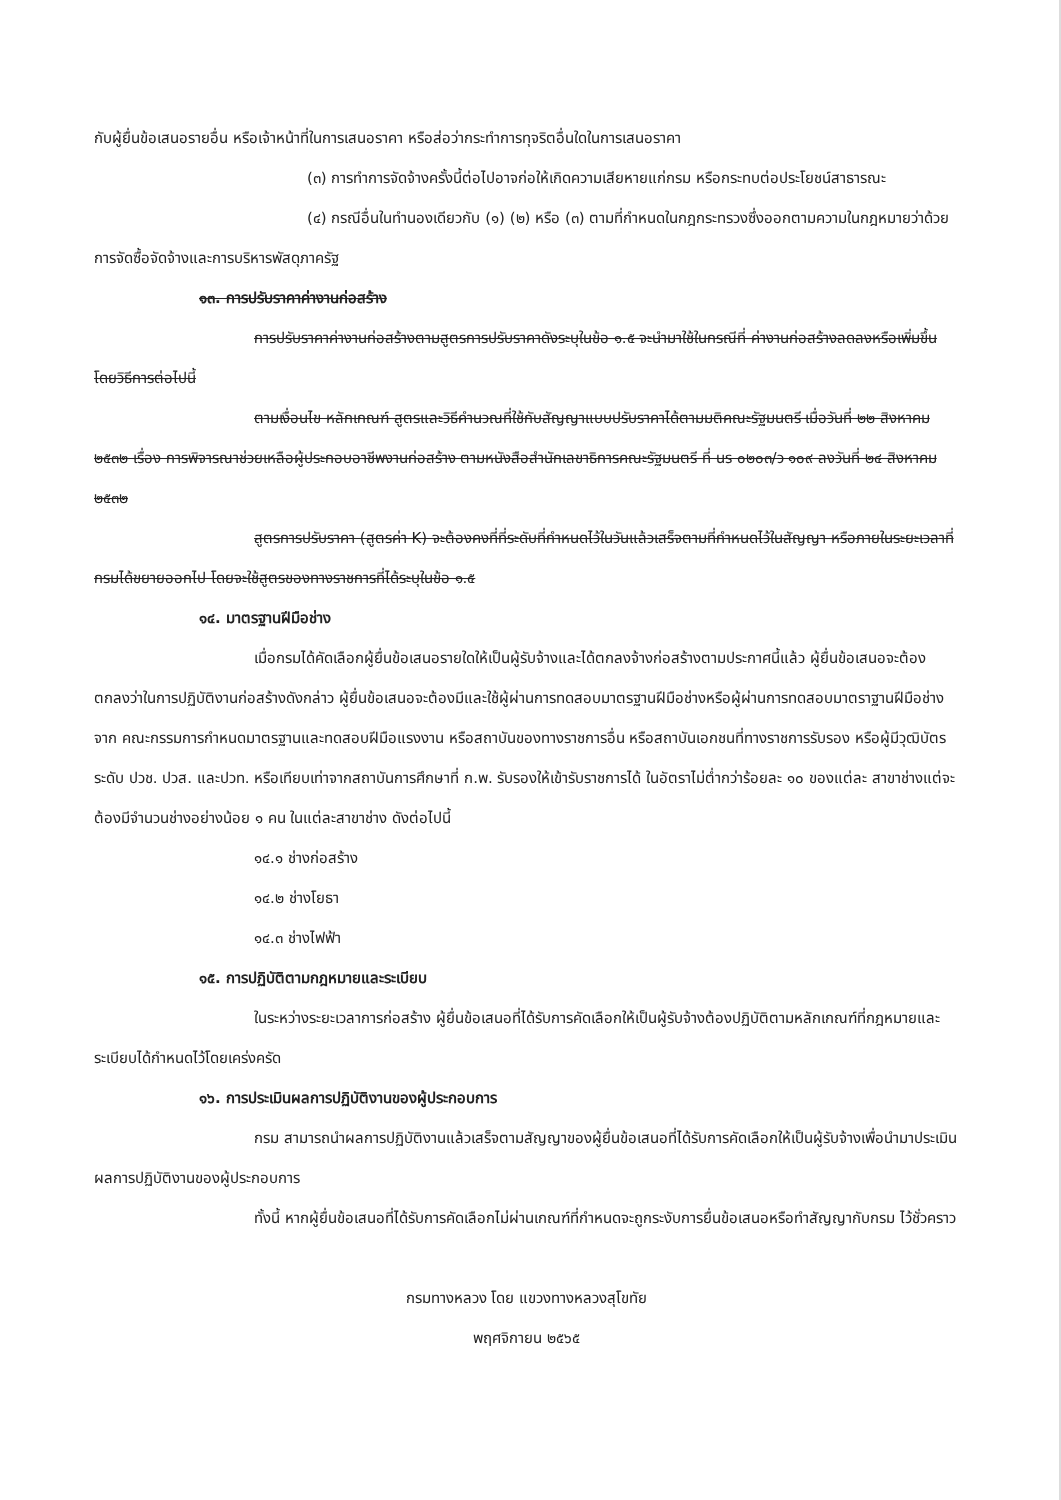กับผู้ยื่นข้อเสนอรายอื่น หรือเจ้าหน้าที่ในการเสนอราคา หรือส่อว่ากระทำการทุจริตอื่นใดในการเสนอราคา
(๓) การทำการจัดจ้างครั้งนี้ต่อไปอาจก่อให้เกิดความเสียหายแก่กรม หรือกระทบต่อประโยชน์สาธารณะ
(๔) กรณีอื่นในทำนองเดียวกับ (๑) (๒) หรือ (๓) ตามที่กำหนดในกฎกระทรวงซึ่งออกตามความในกฎหมายว่าด้วยการจัดซื้อจัดจ้างและการบริหารพัสดุภาครัฐ
๑๓. การปรับราคาค่างานก่อสร้าง
การปรับราคาค่างานก่อสร้างตามสูตรการปรับราคาดังระบุในข้อ ๑.๕ จะนำมาใช้ในกรณีที่ ค่างานก่อสร้างลดลงหรือเพิ่มขึ้น โดยวิธีการต่อไปนี้
ตามเงื่อนไข หลักเกณฑ์ สูตรและวิธีคำนวณที่ใช้กับสัญญาแบบปรับราคาได้ตามมติคณะรัฐมนตรี เมื่อวันที่ ๒๒ สิงหาคม ๒๕๓๒ เรื่อง การพิจารณาช่วยเหลือผู้ประกอบอาชีพงานก่อสร้าง ตามหนังสือสำนักเลขาธิการคณะรัฐมนตรี ที่ นร ๐๒๐๓/ว ๑๐๙ ลงวันที่ ๒๔ สิงหาคม ๒๕๓๒
สูตรการปรับราคา (สูตรค่า K) จะต้องคงที่ที่ระดับที่กำหนดไว้ในวันแล้วเสร็จตามที่กำหนดไว้ในสัญญา หรือภายในระยะเวลาที่กรมได้ขยายออกไป โดยจะใช้สูตรของทางราชการที่ได้ระบุในข้อ ๑.๕
๑๔. มาตรฐานฝีมือช่าง
เมื่อกรมได้คัดเลือกผู้ยื่นข้อเสนอรายใดให้เป็นผู้รับจ้างและได้ตกลงจ้างก่อสร้างตามประกาศนี้แล้ว ผู้ยื่นข้อเสนอจะต้องตกลงว่าในการปฏิบัติงานก่อสร้างดังกล่าว ผู้ยื่นข้อเสนอจะต้องมีและใช้ผู้ผ่านการทดสอบมาตรฐานฝีมือช่างหรือผู้ผ่านการทดสอบมาตราฐานฝีมือช่างจาก คณะกรรมการกำหนดมาตรฐานและทดสอบฝีมือแรงงาน หรือสถาบันของทางราชการอื่น หรือสถาบันเอกชนที่ทางราชการรับรอง หรือผู้มีวุฒิบัตรระดับ ปวช. ปวส. และปวท. หรือเทียบเท่าจากสถาบันการศึกษาที่ ก.พ. รับรองให้เข้ารับราชการได้ ในอัตราไม่ต่ำกว่าร้อยละ ๑๐ ของแต่ละ สาขาช่างแต่จะต้องมีจำนวนช่างอย่างน้อย ๑ คน ในแต่ละสาขาช่าง ดังต่อไปนี้
๑๔.๑ ช่างก่อสร้าง
๑๔.๒ ช่างโยธา
๑๔.๓ ช่างไฟฟ้า
๑๕. การปฏิบัติตามกฎหมายและระเบียบ
ในระหว่างระยะเวลาการก่อสร้าง ผู้ยื่นข้อเสนอที่ได้รับการคัดเลือกให้เป็นผู้รับจ้างต้องปฏิบัติตามหลักเกณฑ์ที่กฎหมายและระเบียบได้กำหนดไว้โดยเคร่งครัด
๑๖. การประเมินผลการปฏิบัติงานของผู้ประกอบการ
กรม สามารถนำผลการปฏิบัติงานแล้วเสร็จตามสัญญาของผู้ยื่นข้อเสนอที่ได้รับการคัดเลือกให้เป็นผู้รับจ้างเพื่อนำมาประเมินผลการปฏิบัติงานของผู้ประกอบการ
ทั้งนี้ หากผู้ยื่นข้อเสนอที่ได้รับการคัดเลือกไม่ผ่านเกณฑ์ที่กำหนดจะถูกระงับการยื่นข้อเสนอหรือทำสัญญากับกรม ไว้ชั่วคราว
กรมทางหลวง โดย แขวงทางหลวงสุโขทัย
พฤศจิกายน ๒๕๖๕